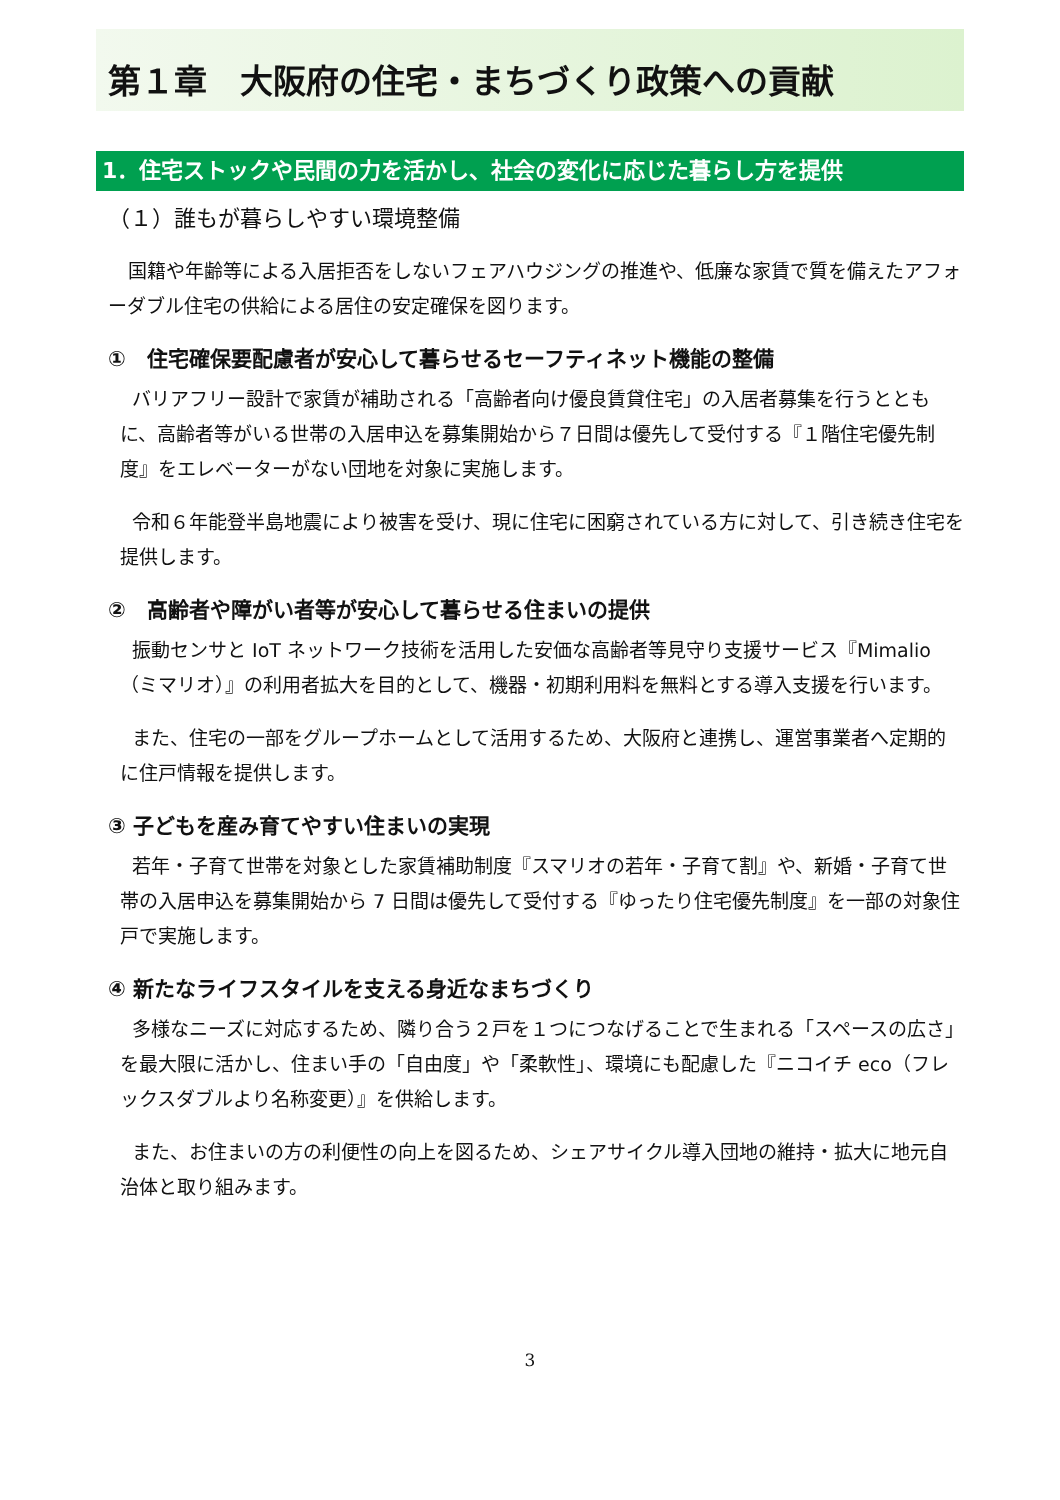第１章　大阪府の住宅・まちづくり政策への貢献
1．住宅ストックや民間の力を活かし、社会の変化に応じた暮らし方を提供
（１）誰もが暮らしやすい環境整備
国籍や年齢等による入居拒否をしないフェアハウジングの推進や、低廉な家賃で質を備えたアフォーダブル住宅の供給による居住の安定確保を図ります。
①　住宅確保要配慮者が安心して暮らせるセーフティネット機能の整備
バリアフリー設計で家賃が補助される「高齢者向け優良賃貸住宅」の入居者募集を行うとともに、高齢者等がいる世帯の入居申込を募集開始から７日間は優先して受付する『１階住宅優先制度』をエレベーターがない団地を対象に実施します。
令和６年能登半島地震により被害を受け、現に住宅に困窮されている方に対して、引き続き住宅を提供します。
②　高齢者や障がい者等が安心して暮らせる住まいの提供
振動センサと IoT ネットワーク技術を活用した安価な高齢者等見守り支援サービス『Mimalio（ミマリオ）』の利用者拡大を目的として、機器・初期利用料を無料とする導入支援を行います。
また、住宅の一部をグループホームとして活用するため、大阪府と連携し、運営事業者へ定期的に住戸情報を提供します。
③ 子どもを産み育てやすい住まいの実現
若年・子育て世帯を対象とした家賃補助制度『スマリオの若年・子育て割』や、新婚・子育て世帯の入居申込を募集開始から 7 日間は優先して受付する『ゆったり住宅優先制度』を一部の対象住戸で実施します。
④ 新たなライフスタイルを支える身近なまちづくり
多様なニーズに対応するため、隣り合う２戸を１つにつなげることで生まれる「スペースの広さ」を最大限に活かし、住まい手の「自由度」や「柔軟性」、環境にも配慮した『ニコイチ eco（フレックスダブルより名称変更）』を供給します。
また、お住まいの方の利便性の向上を図るため、シェアサイクル導入団地の維持・拡大に地元自治体と取り組みます。
3